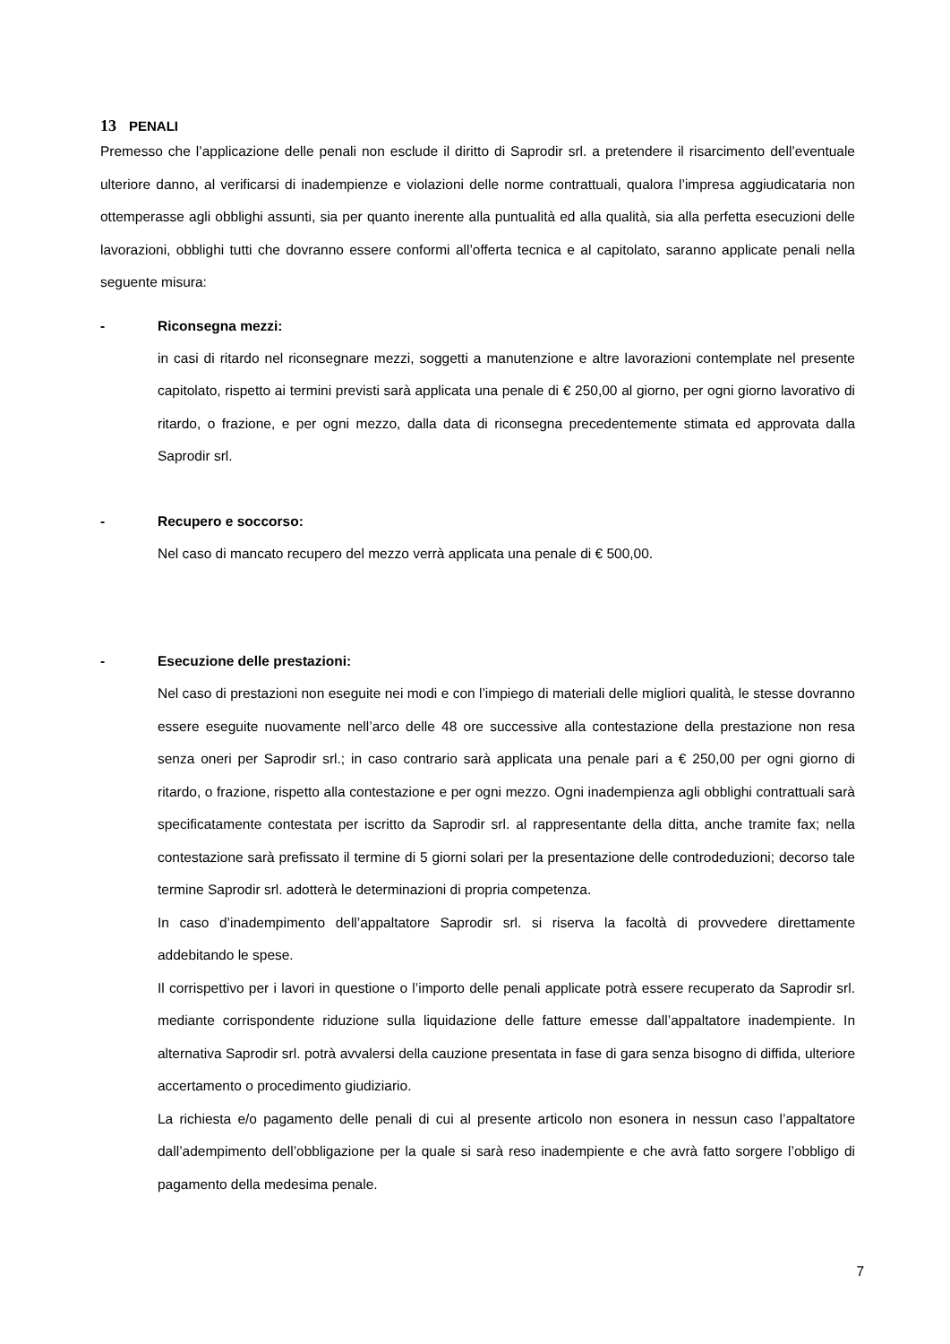13 PENALI
Premesso che l’applicazione delle penali non esclude il diritto di Saprodir srl. a pretendere il risarcimento dell’eventuale ulteriore danno, al verificarsi di inadempienze e violazioni delle norme contrattuali, qualora l’impresa aggiudicataria non ottemperasse agli obblighi assunti, sia per quanto inerente alla puntualità ed alla qualità, sia alla perfetta esecuzioni delle lavorazioni, obblighi tutti che dovranno essere conformi all’offerta tecnica e al capitolato, saranno applicate penali nella seguente misura:
- Riconsegna mezzi:
in casi di ritardo nel riconsegnare mezzi, soggetti a manutenzione e altre lavorazioni contemplate nel presente capitolato, rispetto ai termini previsti sarà applicata una penale di € 250,00 al giorno, per ogni giorno lavorativo di ritardo, o frazione, e per ogni mezzo, dalla data di riconsegna precedentemente stimata ed approvata dalla Saprodir srl.
- Recupero e soccorso:
Nel caso di mancato recupero del mezzo verrà applicata una penale di € 500,00.
- Esecuzione delle prestazioni:
Nel caso di prestazioni non eseguite nei modi e con l’impiego di materiali delle migliori qualità, le stesse dovranno essere eseguite nuovamente nell’arco delle 48 ore successive alla contestazione della prestazione non resa senza oneri per Saprodir srl.; in caso contrario sarà applicata una penale pari a € 250,00 per ogni giorno di ritardo, o frazione, rispetto alla contestazione e per ogni mezzo. Ogni inadempienza agli obblighi contrattuali sarà specificatamente contestata per iscritto da Saprodir srl. al rappresentante della ditta, anche tramite fax; nella contestazione sarà prefissato il termine di 5 giorni solari per la presentazione delle controdeduzioni; decorso tale termine Saprodir srl. adotterà le determinazioni di propria competenza.
In caso d’inadempimento dell’appaltatore Saprodir srl. si riserva la facoltà di provvedere direttamente addebitando le spese.
Il corrispettivo per i lavori in questione o l’importo delle penali applicate potrà essere recuperato da Saprodir srl. mediante corrispondente riduzione sulla liquidazione delle fatture emesse dall’appaltatore inadempiente. In alternativa Saprodir srl. potrà avvalersi della cauzione presentata in fase di gara senza bisogno di diffida, ulteriore accertamento o procedimento giudiziario.
La richiesta e/o pagamento delle penali di cui al presente articolo non esonera in nessun caso l’appaltatore dall’adempimento dell’obbligazione per la quale si sarà reso inadempiente e che avrà fatto sorgere l’obbligo di pagamento della medesima penale.
7